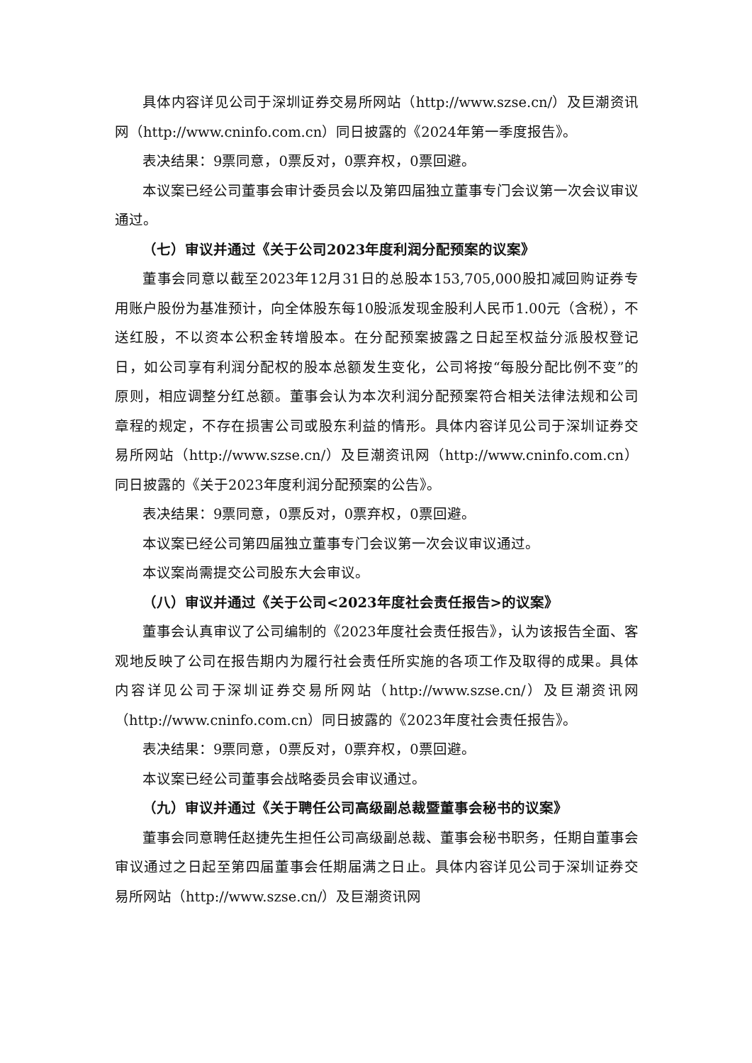具体内容详见公司于深圳证券交易所网站（http://www.szse.cn/）及巨潮资讯网（http://www.cninfo.com.cn）同日披露的《2024年第一季度报告》。
表决结果：9票同意，0票反对，0票弃权，0票回避。
本议案已经公司董事会审计委员会以及第四届独立董事专门会议第一次会议审议通过。
（七）审议并通过《关于公司2023年度利润分配预案的议案》
董事会同意以截至2023年12月31日的总股本153,705,000股扣减回购证券专用账户股份为基准预计，向全体股东每10股派发现金股利人民币1.00元（含税），不送红股，不以资本公积金转增股本。在分配预案披露之日起至权益分派股权登记日，如公司享有利润分配权的股本总额发生变化，公司将按“每股分配比例不变”的原则，相应调整分红总额。董事会认为本次利润分配预案符合相关法律法规和公司章程的规定，不存在损害公司或股东利益的情形。具体内容详见公司于深圳证券交易所网站（http://www.szse.cn/）及巨潮资讯网（http://www.cninfo.com.cn）同日披露的《关于2023年度利润分配预案的公告》。
表决结果：9票同意，0票反对，0票弃权，0票回避。
本议案已经公司第四届独立董事专门会议第一次会议审议通过。
本议案尚需提交公司股东大会审议。
（八）审议并通过《关于公司<2023年度社会责任报告>的议案》
董事会认真审议了公司编制的《2023年度社会责任报告》，认为该报告全面、客观地反映了公司在报告期内为履行社会责任所实施的各项工作及取得的成果。具体内容详见公司于深圳证券交易所网站（http://www.szse.cn/）及巨潮资讯网（http://www.cninfo.com.cn）同日披露的《2023年度社会责任报告》。
表决结果：9票同意，0票反对，0票弃权，0票回避。
本议案已经公司董事会战略委员会审议通过。
（九）审议并通过《关于聘任公司高级副总裁暨董事会秘书的议案》
董事会同意聘任赵捷先生担任公司高级副总裁、董事会秘书职务，任期自董事会审议通过之日起至第四届董事会任期届满之日止。具体内容详见公司于深圳证券交易所网站（http://www.szse.cn/）及巨潮资讯网